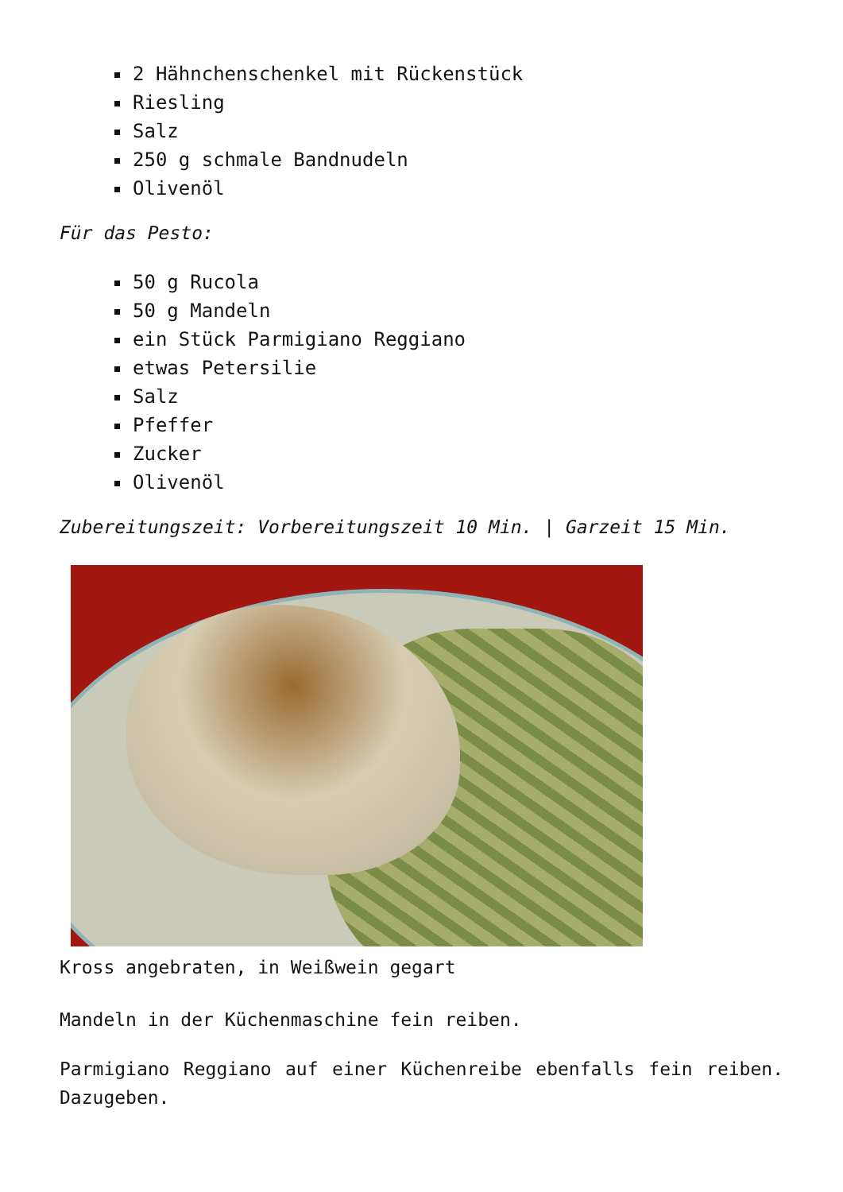2 Hähnchenschenkel mit Rückenstück
Riesling
Salz
250 g schmale Bandnudeln
Olivenöl
Für das Pesto:
50 g Rucola
50 g Mandeln
ein Stück Parmigiano Reggiano
etwas Petersilie
Salz
Pfeffer
Zucker
Olivenöl
Zubereitungszeit: Vorbereitungszeit 10 Min. | Garzeit 15 Min.
Kross angebraten, in Weißwein gegart
Mandeln in der Küchenmaschine fein reiben.
Parmigiano Reggiano auf einer Küchenreibe ebenfalls fein reiben. Dazugeben.